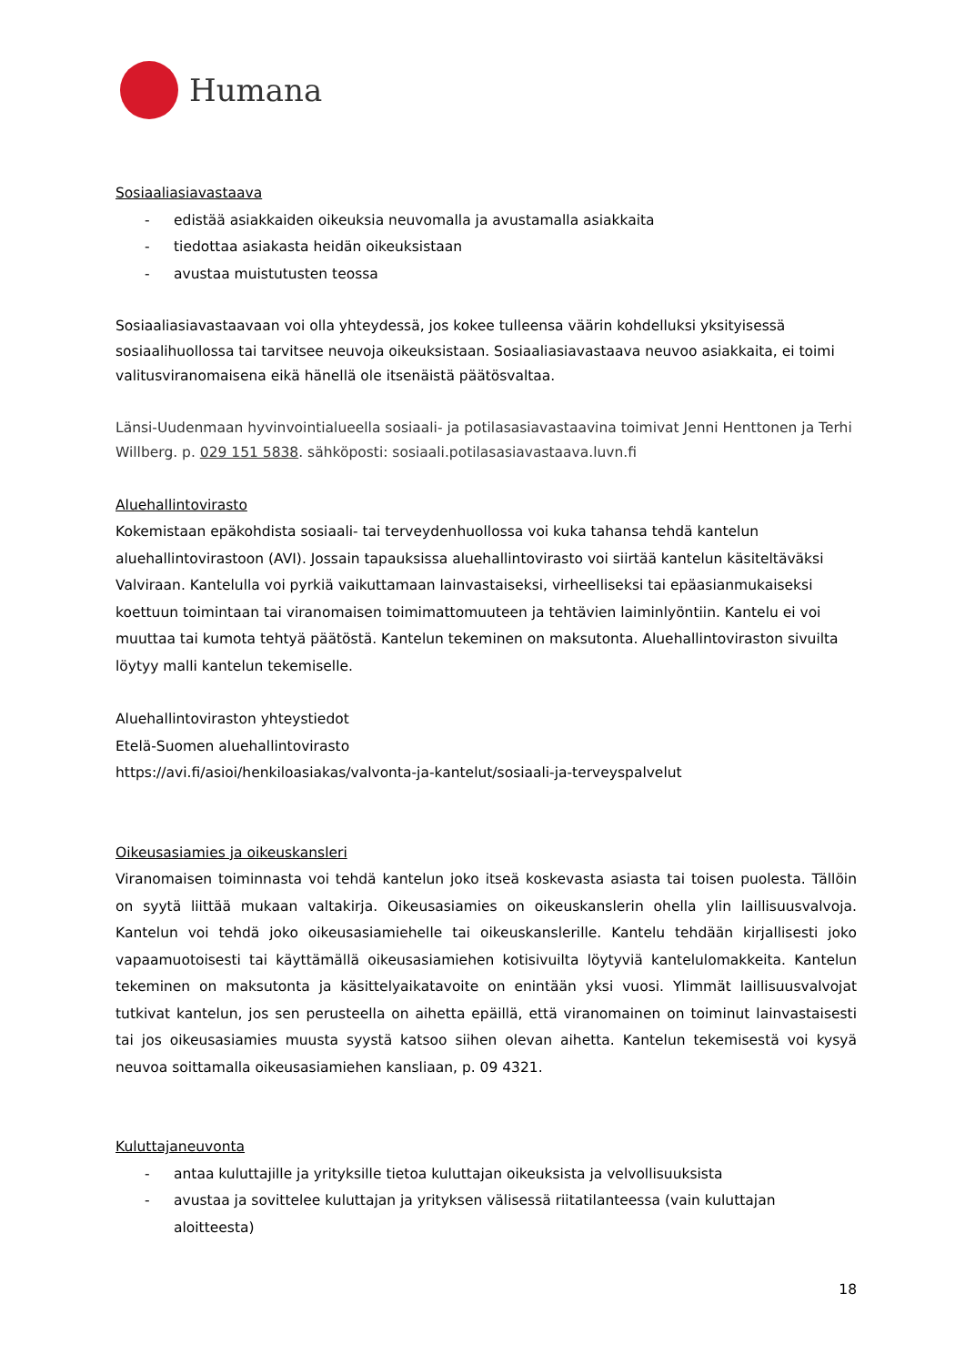Humana
Sosiaaliasiavastaava
- edistää asiakkaiden oikeuksia neuvomalla ja avustamalla asiakkaita
- tiedottaa asiakasta heidän oikeuksistaan
- avustaa muistutusten teossa
Sosiaaliasiavastaavaan voi olla yhteydessä, jos kokee tulleensa väärin kohdelluksi yksityisessä sosiaalihuollossa tai tarvitsee neuvoja oikeuksistaan. Sosiaaliasiavastaava neuvoo asiakkaita, ei toimi valitusviranomaisena eikä hänellä ole itsenäistä päätösvaltaa.
Länsi-Uudenmaan hyvinvointialueella sosiaali- ja potilasasiavastaavina toimivat Jenni Henttonen ja Terhi Willberg. p. 029 151 5838. sähköposti: sosiaali.potilasasiavastaava.luvn.fi
Aluehallintovirasto
Kokemistaan epäkohdista sosiaali- tai terveydenhuollossa voi kuka tahansa tehdä kantelun aluehallintovirastoon (AVI). Jossain tapauksissa aluehallintovirasto voi siirtää kantelun käsiteltäväksi Valviraan. Kantelulla voi pyrkiä vaikuttamaan lainvastaiseksi, virheelliseksi tai epäasianmukaiseksi koettuun toimintaan tai viranomaisen toimimattomuuteen ja tehtävien laiminlyöntiin. Kantelu ei voi muuttaa tai kumota tehtyä päätöstä. Kantelun tekeminen on maksutonta. Aluehallintoviraston sivuilta löytyy malli kantelun tekemiselle.
Aluehallintoviraston yhteystiedot
Etelä-Suomen aluehallintovirasto
https://avi.fi/asioi/henkiloasiakas/valvonta-ja-kantelut/sosiaali-ja-terveyspalvelut
Oikeusasiamies ja oikeuskansleri
Viranomaisen toiminnasta voi tehdä kantelun joko itseä koskevasta asiasta tai toisen puolesta. Tällöin on syytä liittää mukaan valtakirja. Oikeusasiamies on oikeuskanslerin ohella ylin laillisuusvalvoja. Kantelun voi tehdä joko oikeusasiamiehelle tai oikeuskanslerille. Kantelu tehdään kirjallisesti joko vapaamuotoisesti tai käyttämällä oikeusasiamiehen kotisivuilta löytyviä kantelulomakkeita. Kantelun tekeminen on maksutonta ja käsittelyaikatavoite on enintään yksi vuosi. Ylimmät laillisuusvalvojat tutkivat kantelun, jos sen perusteella on aihetta epäillä, että viranomainen on toiminut lainvastaisesti tai jos oikeusasiamies muusta syystä katsoo siihen olevan aihetta. Kantelun tekemisestä voi kysyä neuvoa soittamalla oikeusasiamiehen kansliaan, p. 09 4321.
Kuluttajaneuvonta
- antaa kuluttajille ja yrityksille tietoa kuluttajan oikeuksista ja velvollisuuksista
- avustaa ja sovittelee kuluttajan ja yrityksen välisessä riitatilanteessa (vain kuluttajan aloitteesta)
18